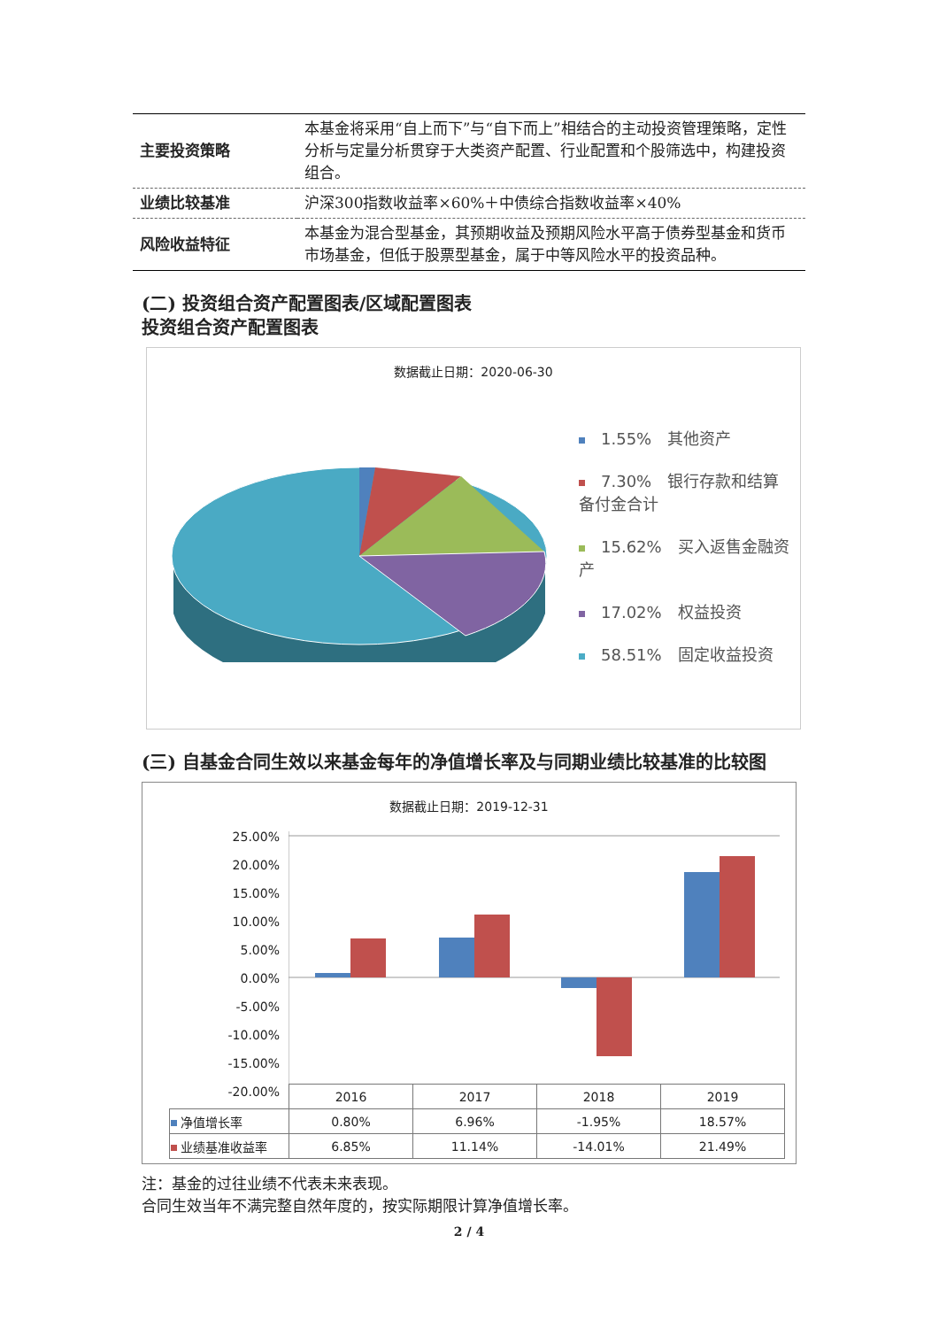| 主要投资策略 | 本基金将采用“自上而下”与“自下而上”相结合的主动投资管理策略，定性分析与定量分析贯穿于大类资产配置、行业配置和个股筛选中，构建投资组合。 |
| 业绩比较基准 | 沪深300指数收益率×60%＋中债综合指数收益率×40% |
| 风险收益特征 | 本基金为混合型基金，其预期收益及预期风险水平高于债券型基金和货币市场基金，但低于股票型基金，属于中等风险水平的投资品种。 |
(二) 投资组合资产配置图表/区域配置图表
投资组合资产配置图表
数据截止日期：2020-06-30
1.55%　其他资产
7.30%　银行存款和结算备付金合计
15.62%　买入返售金融资产
17.02%　权益投资
58.51%　固定收益投资
(三) 自基金合同生效以来基金每年的净值增长率及与同期业绩比较基准的比较图
数据截止日期：2019-12-31
25.00% 20.00% 15.00% 10.00% 5.00% 0.00% -5.00% -10.00% -15.00% -20.00%
| | 2016 | 2017 | 2018 | 2019 |
| 净值增长率 | 0.80% | 6.96% | -1.95% | 18.57% |
| 业绩基准收益率 | 6.85% | 11.14% | -14.01% | 21.49% |
注：基金的过往业绩不代表未来表现。
合同生效当年不满完整自然年度的，按实际期限计算净值增长率。
2 / 4